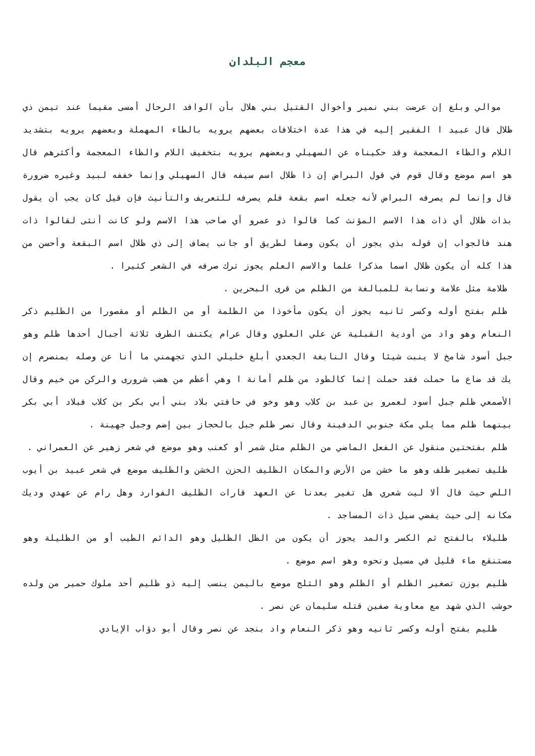معجم البلدان
موالي وبلغ إن عرضت بني نمير وأخوال القتيل بني هلال بأن الوافد الرحال أمسى مقيما عند تيمن ذي ظلال قال عبيد ا الفقير إليه في هذا عدة اختلافات بعضهم يرويه بالطاء المهملة وبعضهم يرويه بتشديد اللام والظاء المعجمة وقد حكيناه عن السهيلي وبعضهم يرويه بتخفيف اللام والظاء المعجمة وأكثرهم قال هو اسم موضع وقال قوم في قول البراض إن ذا ظلال اسم سيفه قال السهيلي وإنما خففه لبيد وغيره ضرورة قال وإنما لم يصرفه البراض لأنه جعله اسم بقعة فلم يصرفه للتعريف والتأنيث فإن قيل كان يجب أن يقول بذات ظلال أي ذات هذا الاسم المؤنث كما قالوا ذو عمرو أي صاحب هذا الاسم ولو كانت أنثى لقالوا ذات هند فالجواب إن قوله بذي يجوز أن يكون وصفا لطريق أو جانب يضاف إلى ذي ظلال اسم البقعة وأحسن من هذا كله أن يكون ظلال اسما مذكرا علما والاسم العلم يجوز ترك صرفه في الشعر كثيرا .
ظلامة مثل علامة ونسابة للمبالغة من الظلم من قرى البحرين .
ظلم بفتح أوله وكسر ثانيه يجوز أن يكون مأخوذا من الظلمة أو من الظلم أو مقصورا من الظليم ذكر النعام وهو واد من أودية القبلية عن علي العلوي وقال عرام يكتنف الطرف ثلاثة أجبال أحدها ظلم وهو جبل أسود شامخ لا ينبت شيئا وقال النابغة الجعدي أبلغ خليلي الذي تجهمني ما أنا عن وصله بمنصرم إن يك قد ضاع ما حملت فقد حملت إثما كالطود من ظلم أمانة ا وهي أعظم من هضب شرورى والركن من خيم وقال الأصمعي ظلم جبل أسود لعمرو بن عبد بن كلاب وهو وخو في حافتي بلاد بني أبي بكر بن كلاب فبلاد أبي بكر بينهما ظلم مما يلي مكة جنوبي الدفينة وقال نصر ظلم جبل بالحجاز بين إضم وجبل جهينة .
ظلم بفتحتين منقول عن الفعل الماضي من الظلم مثل شمر أو كعنب وهو موضع في شعر زهير عن العمراني .
ظليف تصغير ظلف وهو ما خشن من الأرض والمكان الظليف الحزن الخشن والظليف موضع في شعر عبيد بن أيوب اللص حيث قال ألا ليت شعري هل تغير بعدنا عن العهد قارات الظليف الفوارد وهل رام عن عهدي وديك مكانه إلى حيث يفضي سيل ذات المساجد .
ظليلاء بالفتح ثم الكسر والمد يجوز أن يكون من الظل الظليل وهو الدائم الطيب أو من الظليلة وهو مستنقع ماء قليل في مسيل ونحوه وهو اسم موضع .
ظليم بوزن تصغير الظلم أو الظلم وهو الثلج موضع باليمن ينسب إليه ذو ظليم أحد ملوك حمير من ولده حوشب الذي شهد مع معاوية صفين قتله سليمان عن نصر .
ظليم بفتح أوله وكسر ثانيه وهو ذكر النعام واد بنجد عن نصر وقال أبو دؤاب الإيادي